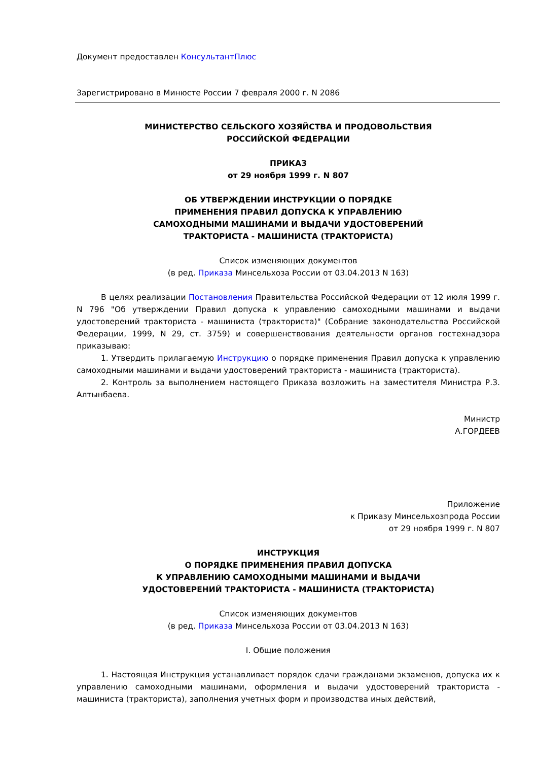Документ предоставлен КонсультантПлюс
Зарегистрировано в Минюсте России 7 февраля 2000 г. N 2086
МИНИСТЕРСТВО СЕЛЬСКОГО ХОЗЯЙСТВА И ПРОДОВОЛЬСТВИЯ
РОССИЙСКОЙ ФЕДЕРАЦИИ
ПРИКАЗ
от 29 ноября 1999 г. N 807
ОБ УТВЕРЖДЕНИИ ИНСТРУКЦИИ О ПОРЯДКЕ
ПРИМЕНЕНИЯ ПРАВИЛ ДОПУСКА К УПРАВЛЕНИЮ
САМОХОДНЫМИ МАШИНАМИ И ВЫДАЧИ УДОСТОВЕРЕНИЙ
ТРАКТОРИСТА - МАШИНИСТА (ТРАКТОРИСТА)
Список изменяющих документов
(в ред. Приказа Минсельхоза России от 03.04.2013 N 163)
В целях реализации Постановления Правительства Российской Федерации от 12 июля 1999 г. N 796 "Об утверждении Правил допуска к управлению самоходными машинами и выдачи удостоверений тракториста - машиниста (тракториста)" (Собрание законодательства Российской Федерации, 1999, N 29, ст. 3759) и совершенствования деятельности органов гостехнадзора приказываю:
1. Утвердить прилагаемую Инструкцию о порядке применения Правил допуска к управлению самоходными машинами и выдачи удостоверений тракториста - машиниста (тракториста).
2. Контроль за выполнением настоящего Приказа возложить на заместителя Министра Р.З. Алтынбаева.
Министр
А.ГОРДЕЕВ
Приложение
к Приказу Минсельхозпрода России
от 29 ноября 1999 г. N 807
ИНСТРУКЦИЯ
О ПОРЯДКЕ ПРИМЕНЕНИЯ ПРАВИЛ ДОПУСКА
К УПРАВЛЕНИЮ САМОХОДНЫМИ МАШИНАМИ И ВЫДАЧИ
УДОСТОВЕРЕНИЙ ТРАКТОРИСТА - МАШИНИСТА (ТРАКТОРИСТА)
Список изменяющих документов
(в ред. Приказа Минсельхоза России от 03.04.2013 N 163)
I. Общие положения
1. Настоящая Инструкция устанавливает порядок сдачи гражданами экзаменов, допуска их к управлению самоходными машинами, оформления и выдачи удостоверений тракториста - машиниста (тракториста), заполнения учетных форм и производства иных действий,